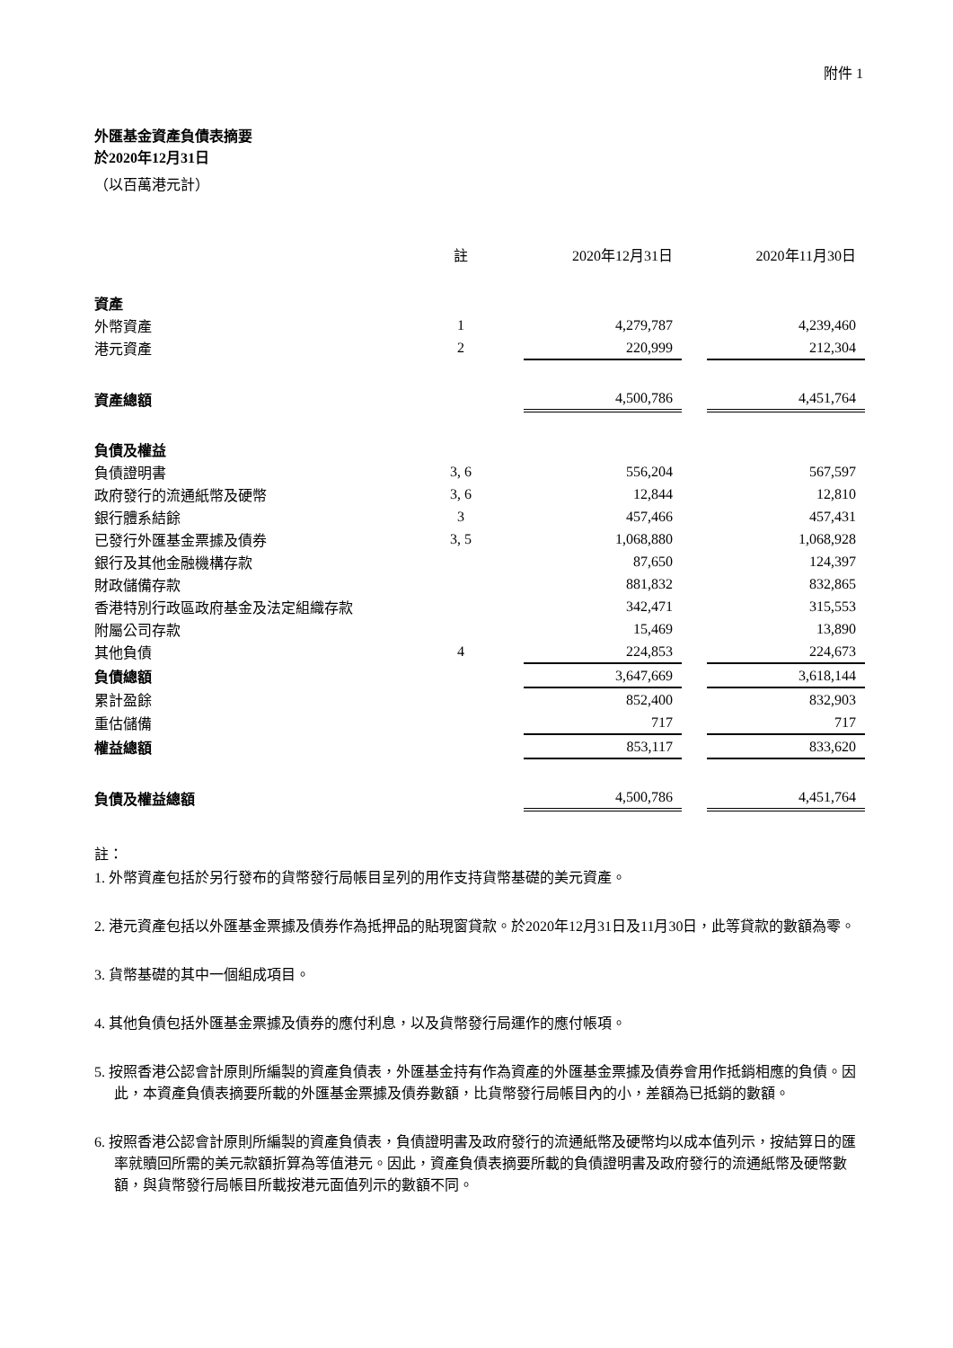附件 1
外匯基金資產負債表摘要
於2020年12月31日
（以百萬港元計）
| | 註 | 2020年12月31日 | | 2020年11月30日 |
| --- | --- | --- | --- | --- |
| 資產 | | | | |
| 外幣資產 | 1 | 4,279,787 | | 4,239,460 |
| 港元資產 | 2 | 220,999 | | 212,304 |
| 資產總額 | | 4,500,786 | | 4,451,764 |
| 負債及權益 | | | | |
| 負債證明書 | 3, 6 | 556,204 | | 567,597 |
| 政府發行的流通紙幣及硬幣 | 3, 6 | 12,844 | | 12,810 |
| 銀行體系結餘 | 3 | 457,466 | | 457,431 |
| 已發行外匯基金票據及債券 | 3, 5 | 1,068,880 | | 1,068,928 |
| 銀行及其他金融機構存款 | | 87,650 | | 124,397 |
| 財政儲備存款 | | 881,832 | | 832,865 |
| 香港特別行政區政府基金及法定組織存款 | | 342,471 | | 315,553 |
| 附屬公司存款 | | 15,469 | | 13,890 |
| 其他負債 | 4 | 224,853 | | 224,673 |
| 負債總額 | | 3,647,669 | | 3,618,144 |
| 累計盈餘 | | 852,400 | | 832,903 |
| 重估儲備 | | 717 | | 717 |
| 權益總額 | | 853,117 | | 833,620 |
| 負債及權益總額 | | 4,500,786 | | 4,451,764 |
註：
1. 外幣資產包括於另行發布的貨幣發行局帳目呈列的用作支持貨幣基礎的美元資產。
2. 港元資產包括以外匯基金票據及債券作為抵押品的貼現窗貸款。於2020年12月31日及11月30日，此等貸款的數額為零。
3. 貨幣基礎的其中一個組成項目。
4. 其他負債包括外匯基金票據及債券的應付利息，以及貨幣發行局運作的應付帳項。
5. 按照香港公認會計原則所編製的資產負債表，外匯基金持有作為資產的外匯基金票據及債券會用作抵銷相應的負債。因此，本資產負債表摘要所載的外匯基金票據及債券數額，比貨幣發行局帳目內的小，差額為已抵銷的數額。
6. 按照香港公認會計原則所編製的資產負債表，負債證明書及政府發行的流通紙幣及硬幣均以成本值列示，按結算日的匯率就贖回所需的美元款額折算為等值港元。因此，資產負債表摘要所載的負債證明書及政府發行的流通紙幣及硬幣數額，與貨幣發行局帳目所載按港元面值列示的數額不同。